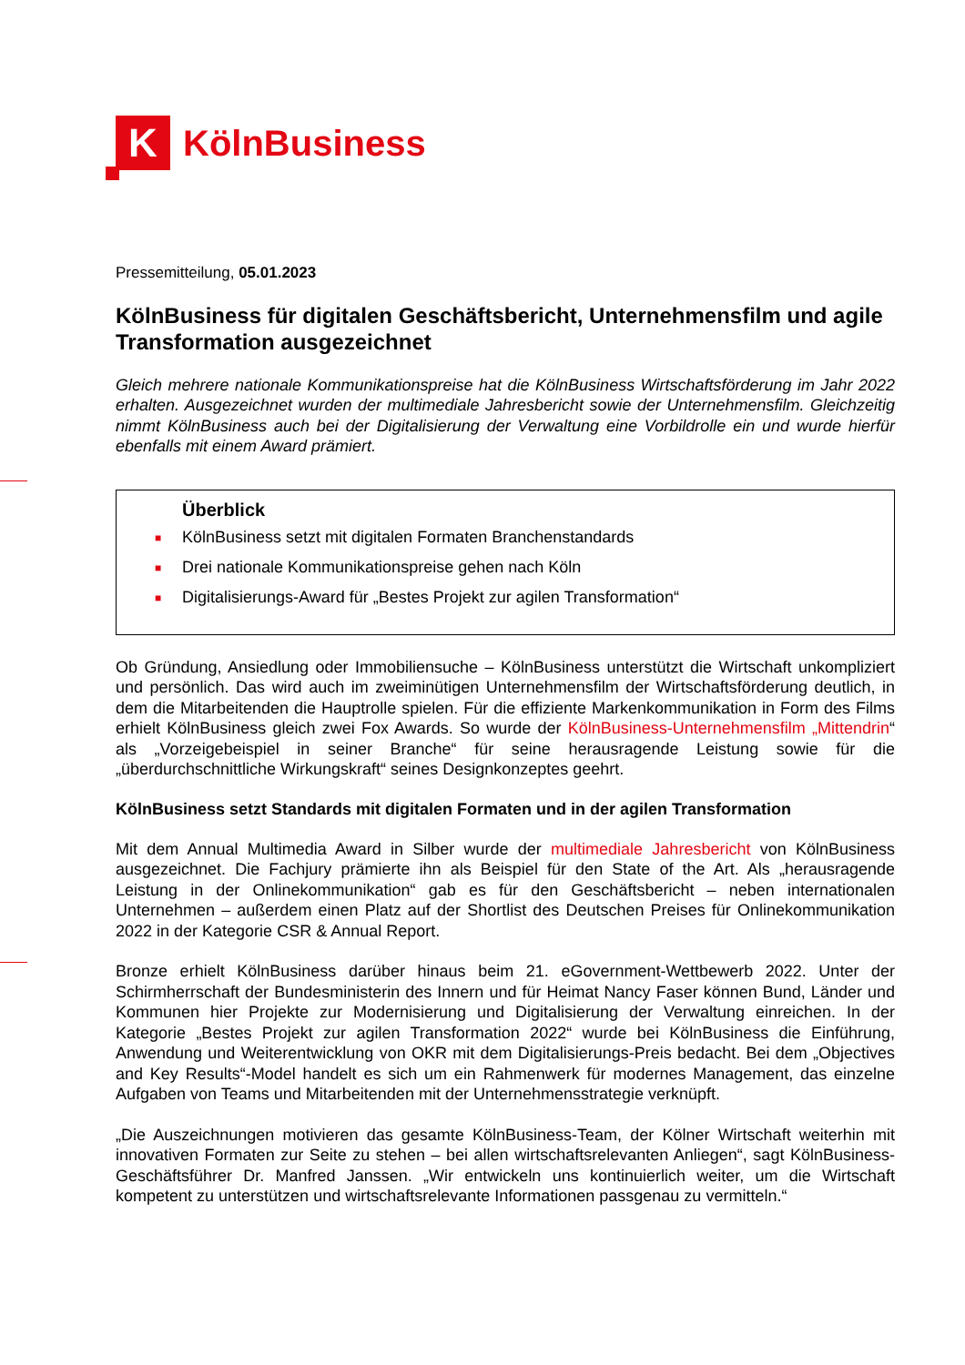K
KölnBusiness
Pressemitteilung, 05.01.2023
KölnBusiness für digitalen Geschäftsbericht, Unternehmensfilm und agile Transformation ausgezeichnet
Gleich mehrere nationale Kommunikationspreise hat die KölnBusiness Wirtschaftsförderung im Jahr 2022 erhalten. Ausgezeichnet wurden der multimediale Jahresbericht sowie der Unternehmensfilm. Gleichzeitig nimmt KölnBusiness auch bei der Digitalisierung der Verwaltung eine Vorbildrolle ein und wurde hierfür ebenfalls mit einem Award prämiert.
Überblick
■ KölnBusiness setzt mit digitalen Formaten Branchenstandards
■ Drei nationale Kommunikationspreise gehen nach Köln
■ Digitalisierungs-Award für „Bestes Projekt zur agilen Transformation“
Ob Gründung, Ansiedlung oder Immobiliensuche – KölnBusiness unterstützt die Wirtschaft unkompliziert und persönlich. Das wird auch im zweiminütigen Unternehmensfilm der Wirtschaftsförderung deutlich, in dem die Mitarbeitenden die Hauptrolle spielen. Für die effiziente Markenkommunikation in Form des Films erhielt KölnBusiness gleich zwei Fox Awards. So wurde der KölnBusiness-Unternehmensfilm „Mittendrin“ als „Vorzeigebeispiel in seiner Branche“ für seine herausragende Leistung sowie für die „überdurchschnittliche Wirkungskraft“ seines Designkonzeptes geehrt.
KölnBusiness setzt Standards mit digitalen Formaten und in der agilen Transformation
Mit dem Annual Multimedia Award in Silber wurde der multimediale Jahresbericht von KölnBusiness ausgezeichnet. Die Fachjury prämierte ihn als Beispiel für den State of the Art. Als „herausragende Leistung in der Onlinekommunikation“ gab es für den Geschäftsbericht – neben internationalen Unternehmen – außerdem einen Platz auf der Shortlist des Deutschen Preises für Onlinekommunikation 2022 in der Kategorie CSR & Annual Report.
Bronze erhielt KölnBusiness darüber hinaus beim 21. eGovernment-Wettbewerb 2022. Unter der Schirmherrschaft der Bundesministerin des Innern und für Heimat Nancy Faser können Bund, Länder und Kommunen hier Projekte zur Modernisierung und Digitalisierung der Verwaltung einreichen. In der Kategorie „Bestes Projekt zur agilen Transformation 2022“ wurde bei KölnBusiness die Einführung, Anwendung und Weiterentwicklung von OKR mit dem Digitalisierungs-Preis bedacht. Bei dem „Objectives and Key Results“-Model handelt es sich um ein Rahmenwerk für modernes Management, das einzelne Aufgaben von Teams und Mitarbeitenden mit der Unternehmensstrategie verknüpft.
„Die Auszeichnungen motivieren das gesamte KölnBusiness-Team, der Kölner Wirtschaft weiterhin mit innovativen Formaten zur Seite zu stehen – bei allen wirtschaftsrelevanten Anliegen“, sagt KölnBusiness-Geschäftsführer Dr. Manfred Janssen. „Wir entwickeln uns kontinuierlich weiter, um die Wirtschaft kompetent zu unterstützen und wirtschaftsrelevante Informationen passgenau zu vermitteln.“